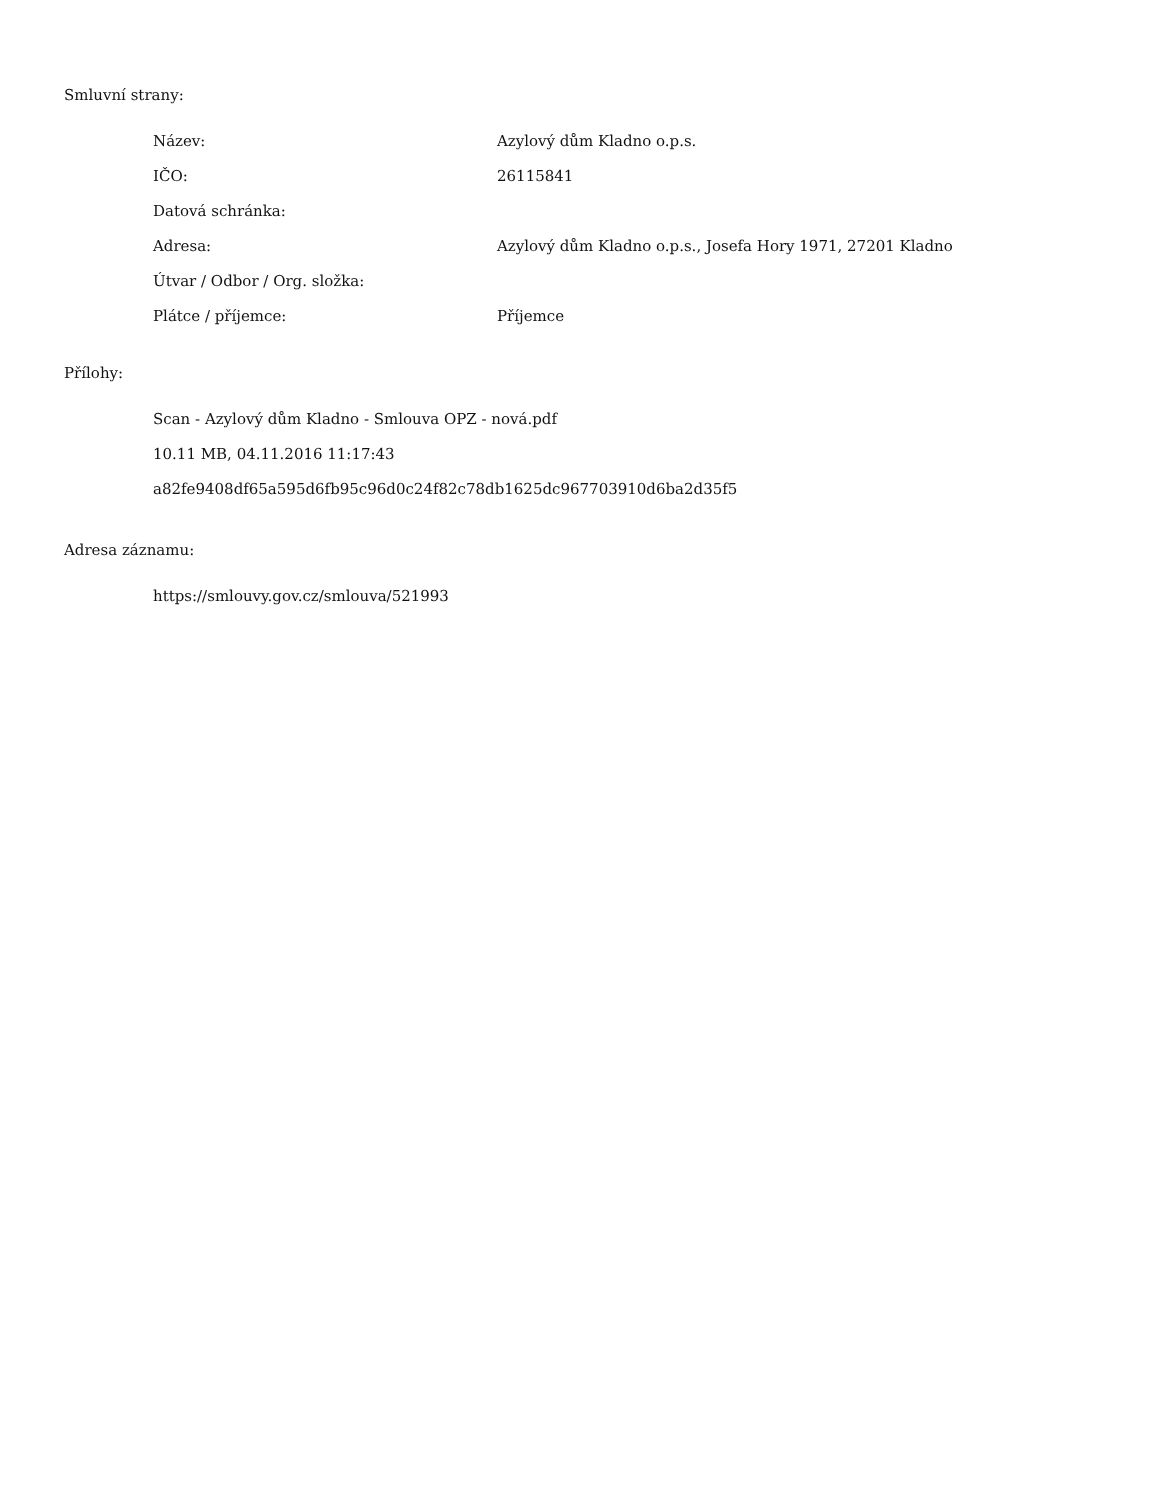Smluvní strany:
| Název: | Azylový dům Kladno o.p.s. |
| IČO: | 26115841 |
| Datová schránka: | |
| Adresa: | Azylový dům Kladno o.p.s., Josefa Hory 1971, 27201 Kladno |
| Útvar / Odbor / Org. složka: | |
| Plátce / příjemce: | Příjemce |
Přílohy:
Scan - Azylový dům Kladno - Smlouva OPZ - nová.pdf
10.11 MB, 04.11.2016 11:17:43
a82fe9408df65a595d6fb95c96d0c24f82c78db1625dc967703910d6ba2d35f5
Adresa záznamu:
https://smlouvy.gov.cz/smlouva/521993